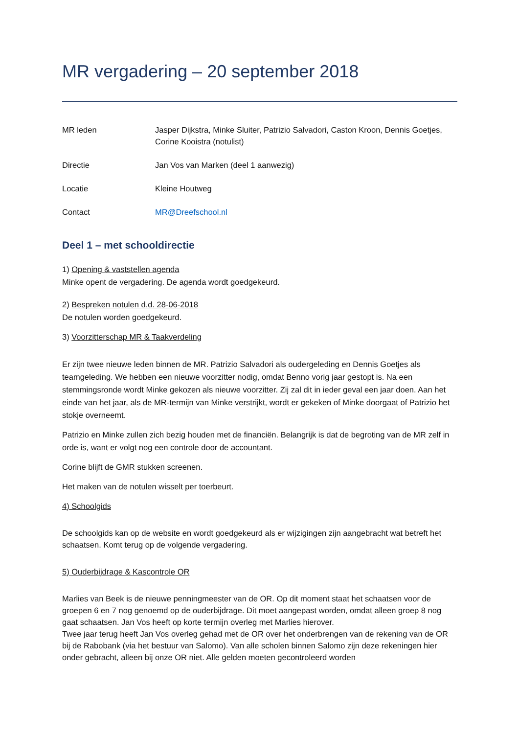MR vergadering – 20 september 2018
| MR leden | Jasper Dijkstra, Minke Sluiter, Patrizio Salvadori, Caston Kroon, Dennis Goetjes, Corine Kooistra (notulist) |
| Directie | Jan Vos van Marken (deel 1 aanwezig) |
| Locatie | Kleine Houtweg |
| Contact | MR@Dreefschool.nl |
Deel 1 – met schooldirectie
1) Opening & vaststellen agenda
Minke opent de vergadering. De agenda wordt goedgekeurd.
2) Bespreken notulen d.d. 28-06-2018
De notulen worden goedgekeurd.
3) Voorzitterschap MR & Taakverdeling
Er zijn twee nieuwe leden binnen de MR. Patrizio Salvadori als oudergeleding en Dennis Goetjes als teamgeleding. We hebben een nieuwe voorzitter nodig, omdat Benno vorig jaar gestopt is. Na een stemmingsronde wordt Minke gekozen als nieuwe voorzitter. Zij zal dit in ieder geval een jaar doen. Aan het einde van het jaar, als de MR-termijn van Minke verstrijkt, wordt er gekeken of Minke doorgaat of Patrizio het stokje overneemt.
Patrizio en Minke zullen zich bezig houden met de financiën. Belangrijk is dat de begroting van de MR zelf in orde is, want er volgt nog een controle door de accountant.
Corine blijft de GMR stukken screenen.
Het maken van de notulen wisselt per toerbeurt.
4) Schoolgids
De schoolgids kan op de website en wordt goedgekeurd als er wijzigingen zijn aangebracht wat betreft het schaatsen. Komt terug op de volgende vergadering.
5) Ouderbijdrage & Kascontrole OR
Marlies van Beek is de nieuwe penningmeester van de OR. Op dit moment staat het schaatsen voor de groepen 6 en 7 nog genoemd op de ouderbijdrage. Dit moet aangepast worden, omdat alleen groep 8 nog gaat schaatsen. Jan Vos heeft op korte termijn overleg met Marlies hierover.
Twee jaar terug heeft Jan Vos overleg gehad met de OR over het onderbrengen van de rekening van de OR bij de Rabobank (via het bestuur van Salomo). Van alle scholen binnen Salomo zijn deze rekeningen hier onder gebracht, alleen bij onze OR niet. Alle gelden moeten gecontroleerd worden